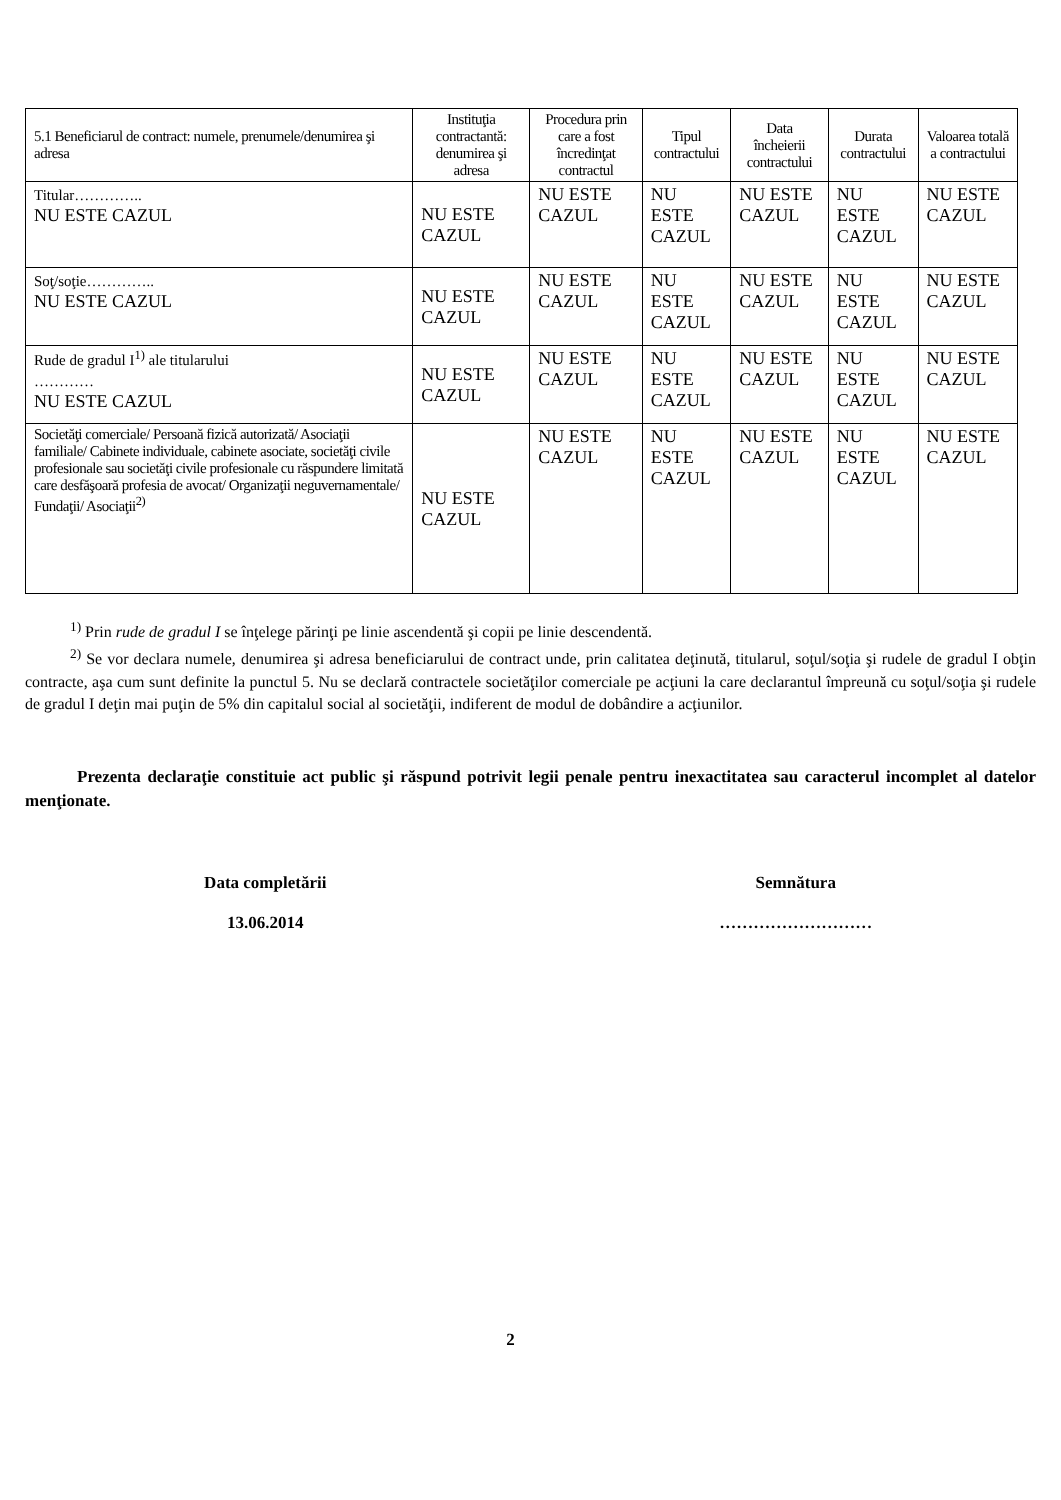| 5.1 Beneficiarul de contract: numele, prenumele/denumirea şi adresa | Instituţia contractantă: denumirea şi adresa | Procedura prin care a fost încredinţat contractul | Tipul contractului | Data încheierii contractului | Durata contractului | Valoarea totală a contractului |
| --- | --- | --- | --- | --- | --- | --- |
| Titular………….. NU ESTE CAZUL | NU ESTE CAZUL | NU ESTE CAZUL | NU ESTE CAZUL | NU ESTE CAZUL | NU ESTE CAZUL | NU ESTE CAZUL |
| Soţ/soţie………….. NU ESTE CAZUL | NU ESTE CAZUL | NU ESTE CAZUL | NU ESTE CAZUL | NU ESTE CAZUL | NU ESTE CAZUL | NU ESTE CAZUL |
| Rude de gradul I<sup>1)</sup> ale titularului ………… NU ESTE CAZUL | NU ESTE CAZUL | NU ESTE CAZUL | NU ESTE CAZUL | NU ESTE CAZUL | NU ESTE CAZUL | NU ESTE CAZUL |
| Societăţi comerciale/ Persoană fizică autorizată/ Asociaţii familiale/ Cabinete individuale, cabinete asociate, societăţi civile profesionale sau societăţi civile profesionale cu răspundere limitată care desfăşoară profesia de avocat/ Organizaţii neguvernamentale/ Fundaţii/ Asociaţii<sup>2)</sup> | NU ESTE CAZUL | NU ESTE CAZUL | NU ESTE CAZUL | NU ESTE CAZUL | NU ESTE CAZUL | NU ESTE CAZUL |
<sup>1)</sup> Prin rude de gradul I se înţelege părinţi pe linie ascendentă şi copii pe linie descendentă.
<sup>2)</sup> Se vor declara numele, denumirea şi adresa beneficiarului de contract unde, prin calitatea deţinută, titularul, soţul/soţia şi rudele de gradul I obţin contracte, aşa cum sunt definite la punctul 5. Nu se declară contractele societăţilor comerciale pe acţiuni la care declarantul împreună cu soţul/soţia şi rudele de gradul I deţin mai puţin de 5% din capitalul social al societăţii, indiferent de modul de dobândire a acţiunilor.
Prezenta declaraţie constituie act public şi răspund potrivit legii penale pentru inexactitatea sau caracterul incomplet al datelor menţionate.
Data completării
13.06.2014
Semnătura
………………………
2